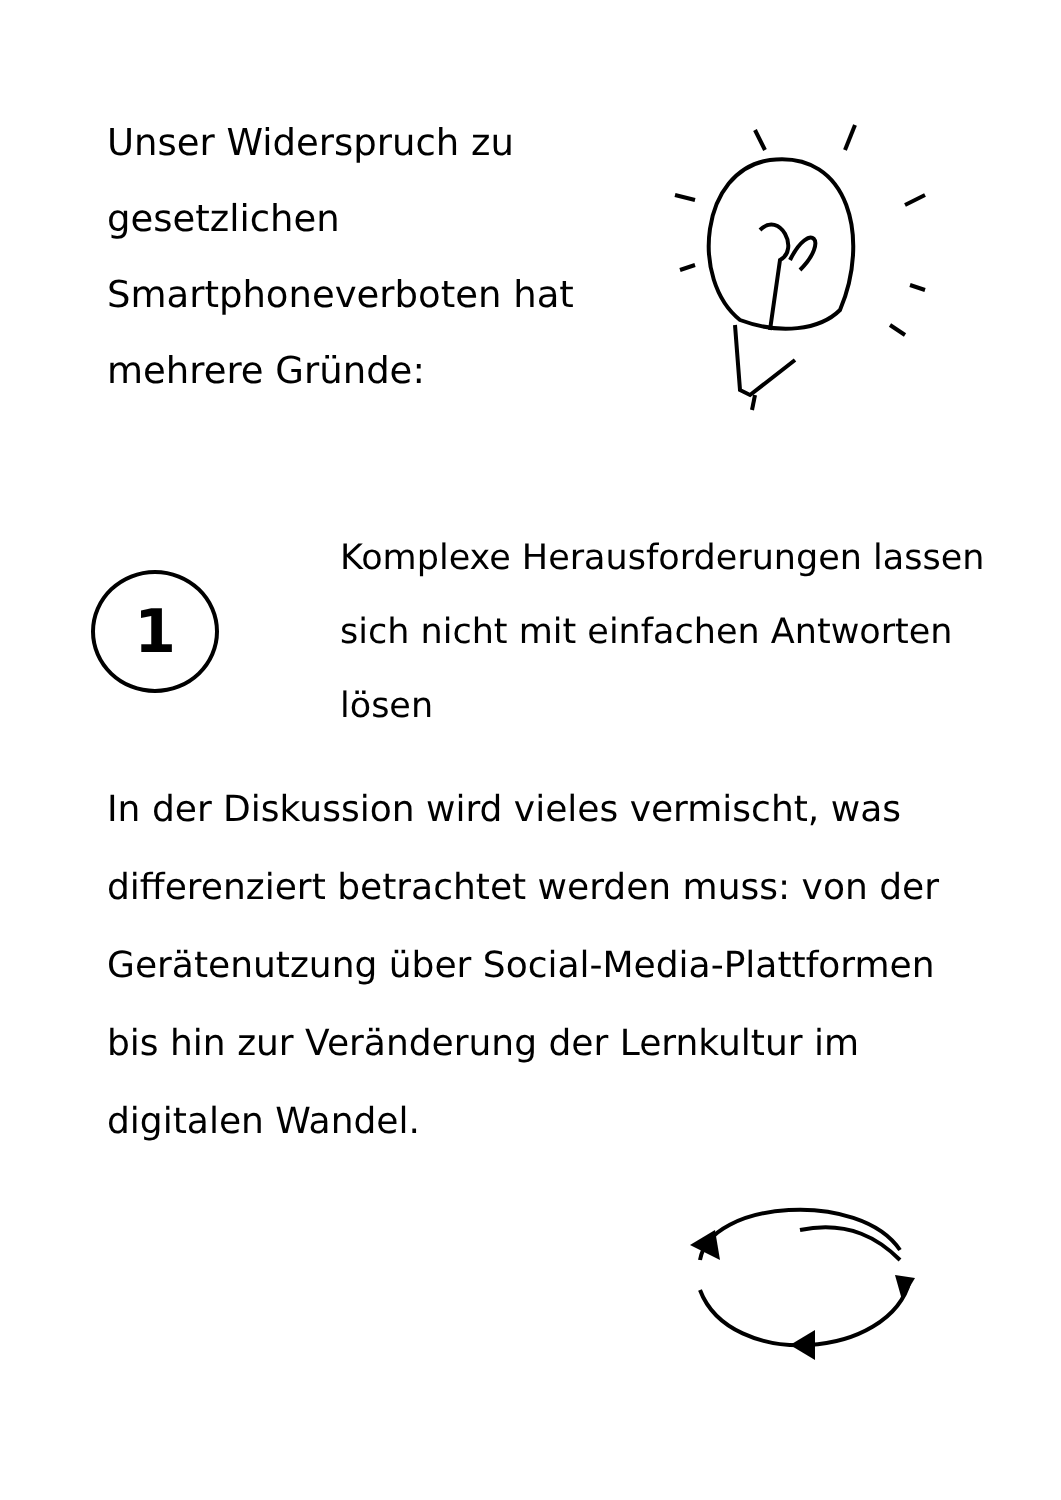Unser Widerspruch zu gesetzlichen Smartphoneverboten hat mehrere Gründe:
1
Komplexe Herausforderungen lassen sich nicht mit einfachen Antworten lösen
In der Diskussion wird vieles vermischt, was differenziert betrachtet werden muss: von der Gerätenutzung über Social-Media-Plattformen bis hin zur Veränderung der Lernkultur im digitalen Wandel.